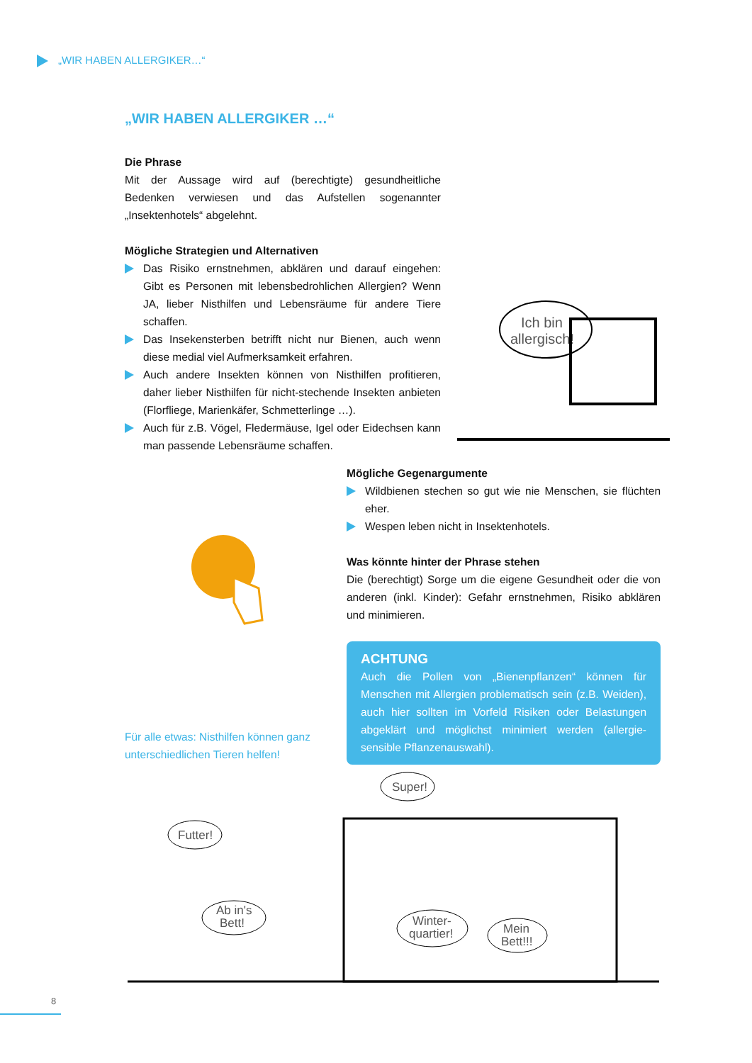„WIR HABEN ALLERGIKER…“
„WIR HABEN ALLERGIKER …“
Die Phrase
Mit der Aussage wird auf (berechtigte) gesundheitliche Bedenken verwiesen und das Aufstellen sogenannter „Insektenhotels“ abgelehnt.
Mögliche Strategien und Alternativen
Das Risiko ernstnehmen, abklären und darauf eingehen: Gibt es Personen mit lebensbedrohlichen Allergien? Wenn JA, lieber Nisthilfen und Lebensräume für andere Tiere schaffen.
Das Insekensterben betrifft nicht nur Bienen, auch wenn diese medial viel Aufmerksamkeit erfahren.
Auch andere Insekten können von Nisthilfen profitieren, daher lieber Nisthilfen für nicht-stechende Insekten anbieten (Florfliege, Marienkäfer, Schmetterlinge …).
Auch für z.B. Vögel, Fledermäuse, Igel oder Eidechsen kann man passende Lebensräume schaffen.
Ich bin
allergisch!
Mögliche Gegenargumente
Wildbienen stechen so gut wie nie Menschen, sie flüchten eher.
Wespen leben nicht in Insektenhotels.
Was könnte hinter der Phrase stehen
Die (berechtigt) Sorge um die eigene Gesundheit oder die von anderen (inkl. Kinder): Gefahr ernstnehmen, Risiko abklären und minimieren.
ACHTUNG
Auch die Pollen von „Bienenpflanzen“ können für Menschen mit Allergien problematisch sein (z.B. Weiden), auch hier sollten im Vorfeld Risiken oder Belastungen abgeklärt und möglichst minimiert werden (allergie-sensible Pflanzenauswahl).
Für alle etwas: Nisthilfen können ganz
unterschiedlichen Tieren helfen!
Super!
Futter!
Ab in's
Bett!
Winter-
quartier!
Mein
Bett!!!
8